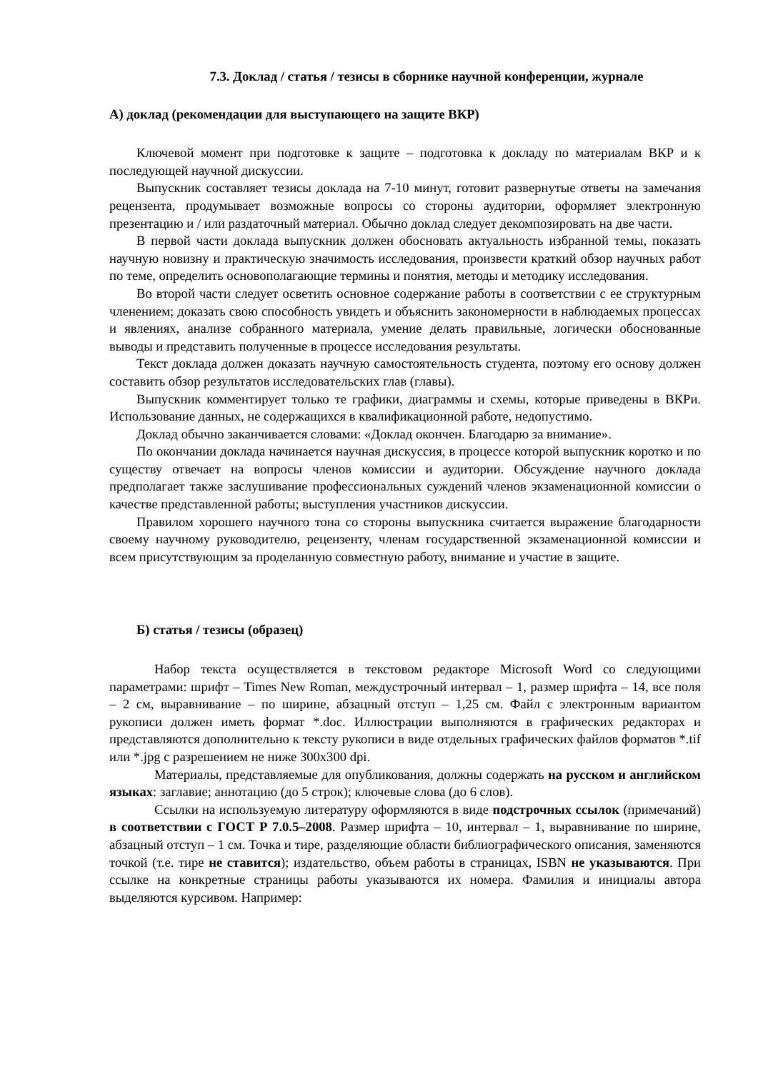7.3. Доклад / статья / тезисы в сборнике научной конференции, журнале
А) доклад (рекомендации для выступающего на защите ВКР)
Ключевой момент при подготовке к защите – подготовка к докладу по материалам ВКР и к последующей научной дискуссии.
Выпускник составляет тезисы доклада на 7-10 минут, готовит развернутые ответы на замечания рецензента, продумывает возможные вопросы со стороны аудитории, оформляет электронную презентацию и / или раздаточный материал. Обычно доклад следует декомпозировать на две части.
В первой части доклада выпускник должен обосновать актуальность избранной темы, показать научную новизну и практическую значимость исследования, произвести краткий обзор научных работ по теме, определить основополагающие термины и понятия, методы и методику исследования.
Во второй части следует осветить основное содержание работы в соответствии с ее структурным членением; доказать свою способность увидеть и объяснить закономерности в наблюдаемых процессах и явлениях, анализе собранного материала, умение делать правильные, логически обоснованные выводы и представить полученные в процессе исследования результаты.
Текст доклада должен доказать научную самостоятельность студента, поэтому его основу должен составить обзор результатов исследовательских глав (главы).
Выпускник комментирует только те графики, диаграммы и схемы, которые приведены в ВКРи. Использование данных, не содержащихся в квалификационной работе, недопустимо.
Доклад обычно заканчивается словами: «Доклад окончен. Благодарю за внимание».
По окончании доклада начинается научная дискуссия, в процессе которой выпускник коротко и по существу отвечает на вопросы членов комиссии и аудитории. Обсуждение научного доклада предполагает также заслушивание профессиональных суждений членов экзаменационной комиссии о качестве представленной работы; выступления участников дискуссии.
Правилом хорошего научного тона со стороны выпускника считается выражение благодарности своему научному руководителю, рецензенту, членам государственной экзаменационной комиссии и всем присутствующим за проделанную совместную работу, внимание и участие в защите.
Б) статья / тезисы (образец)
Набор текста осуществляется в текстовом редакторе Microsoft Word со следующими параметрами: шрифт – Times New Roman, междустрочный интервал – 1, размер шрифта – 14, все поля – 2 см, выравнивание – по ширине, абзацный отступ – 1,25 см. Файл с электронным вариантом рукописи должен иметь формат *.doc. Иллюстрации выполняются в графических редакторах и представляются дополнительно к тексту рукописи в виде отдельных графических файлов форматов *.tif или *.jpg с разрешением не ниже 300х300 dpi.
Материалы, представляемые для опубликования, должны содержать на русском и английском языках: заглавие; аннотацию (до 5 строк); ключевые слова (до 6 слов).
Ссылки на используемую литературу оформляются в виде подстрочных ссылок (примечаний) в соответствии с ГОСТ Р 7.0.5–2008. Размер шрифта – 10, интервал – 1, выравнивание по ширине, абзацный отступ – 1 см. Точка и тире, разделяющие области библиографического описания, заменяются точкой (т.е. тире не ставится); издательство, объем работы в страницах, ISBN не указываются. При ссылке на конкретные страницы работы указываются их номера. Фамилия и инициалы автора выделяются курсивом. Например: